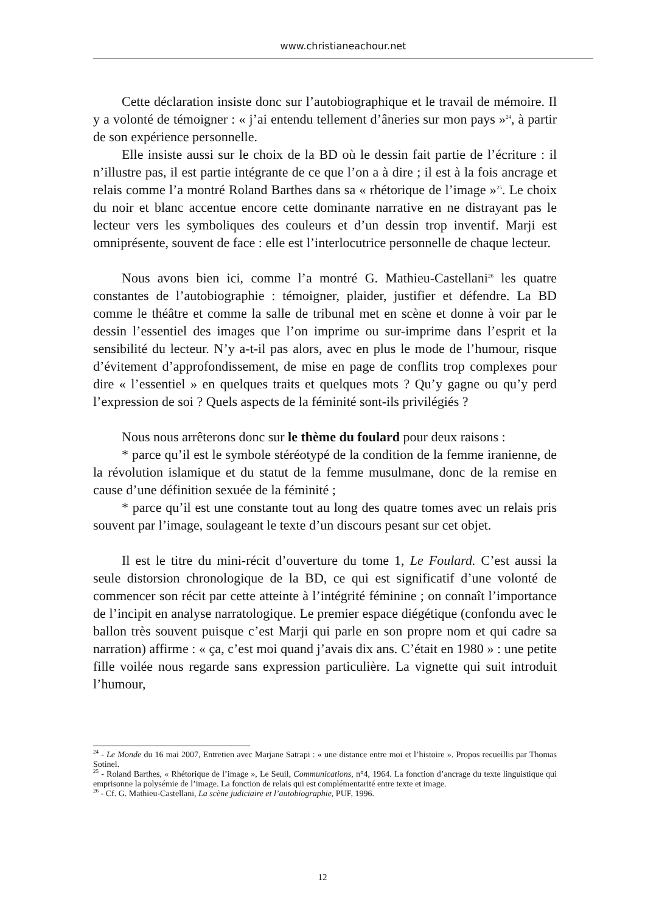www.christianeachour.net
Cette déclaration insiste donc sur l’autobiographique et le travail de mémoire. Il y a volonté de témoigner : « j’ai entendu tellement d’âneries sur mon pays »<sup>24</sup>, à partir de son expérience personnelle.
Elle insiste aussi sur le choix de la BD où le dessin fait partie de l’écriture : il n’illustre pas, il est partie intégrante de ce que l’on a à dire ; il est à la fois ancrage et relais comme l’a montré Roland Barthes dans sa « rhétorique de l’image »<sup>25</sup>. Le choix du noir et blanc accentue encore cette dominante narrative en ne distrayant pas le lecteur vers les symboliques des couleurs et d’un dessin trop inventif. Marji est omniprésente, souvent de face : elle est l’interlocutrice personnelle de chaque lecteur.
Nous avons bien ici, comme l’a montré G. Mathieu-Castellani<sup>26</sup> les quatre constantes de l’autobiographie : témoigner, plaider, justifier et défendre. La BD comme le théâtre et comme la salle de tribunal met en scène et donne à voir par le dessin l’essentiel des images que l’on imprime ou sur-imprime dans l’esprit et la sensibilité du lecteur. N’y a-t-il pas alors, avec en plus le mode de l’humour, risque d’évitement d’approfondissement, de mise en page de conflits trop complexes pour dire « l’essentiel » en quelques traits et quelques mots ? Qu’y gagne ou qu’y perd l’expression de soi ? Quels aspects de la féminité sont-ils privilégiés ?
Nous nous arrêterons donc sur le thème du foulard pour deux raisons :
* parce qu’il est le symbole stéréotypé de la condition de la femme iranienne, de la révolution islamique et du statut de la femme musulmane, donc de la remise en cause d’une définition sexuée de la féminité ;
* parce qu’il est une constante tout au long des quatre tomes avec un relais pris souvent par l’image, soulageant le texte d’un discours pesant sur cet objet.
Il est le titre du mini-récit d’ouverture du tome 1, Le Foulard. C’est aussi la seule distorsion chronologique de la BD, ce qui est significatif d’une volonté de commencer son récit par cette atteinte à l’intégrité féminine ; on connaît l’importance de l’incipit en analyse narratologique. Le premier espace diégétique (confondu avec le ballon très souvent puisque c’est Marji qui parle en son propre nom et qui cadre sa narration) affirme : « ça, c’est moi quand j’avais dix ans. C’était en 1980 » : une petite fille voilée nous regarde sans expression particulière. La vignette qui suit introduit l’humour,
<sup>24</sup> - Le Monde du 16 mai 2007, Entretien avec Marjane Satrapi : « une distance entre moi et l’histoire ». Propos recueillis par Thomas Sotinel.
<sup>25</sup> - Roland Barthes, « Rhétorique de l’image », Le Seuil, Communications, n°4, 1964. La fonction d’ancrage du texte linguistique qui emprisonne la polysémie de l’image. La fonction de relais qui est complémentarité entre texte et image.
<sup>26</sup> - Cf. G. Mathieu-Castellani, La scène judiciaire et l’autobiographie, PUF, 1996.
12